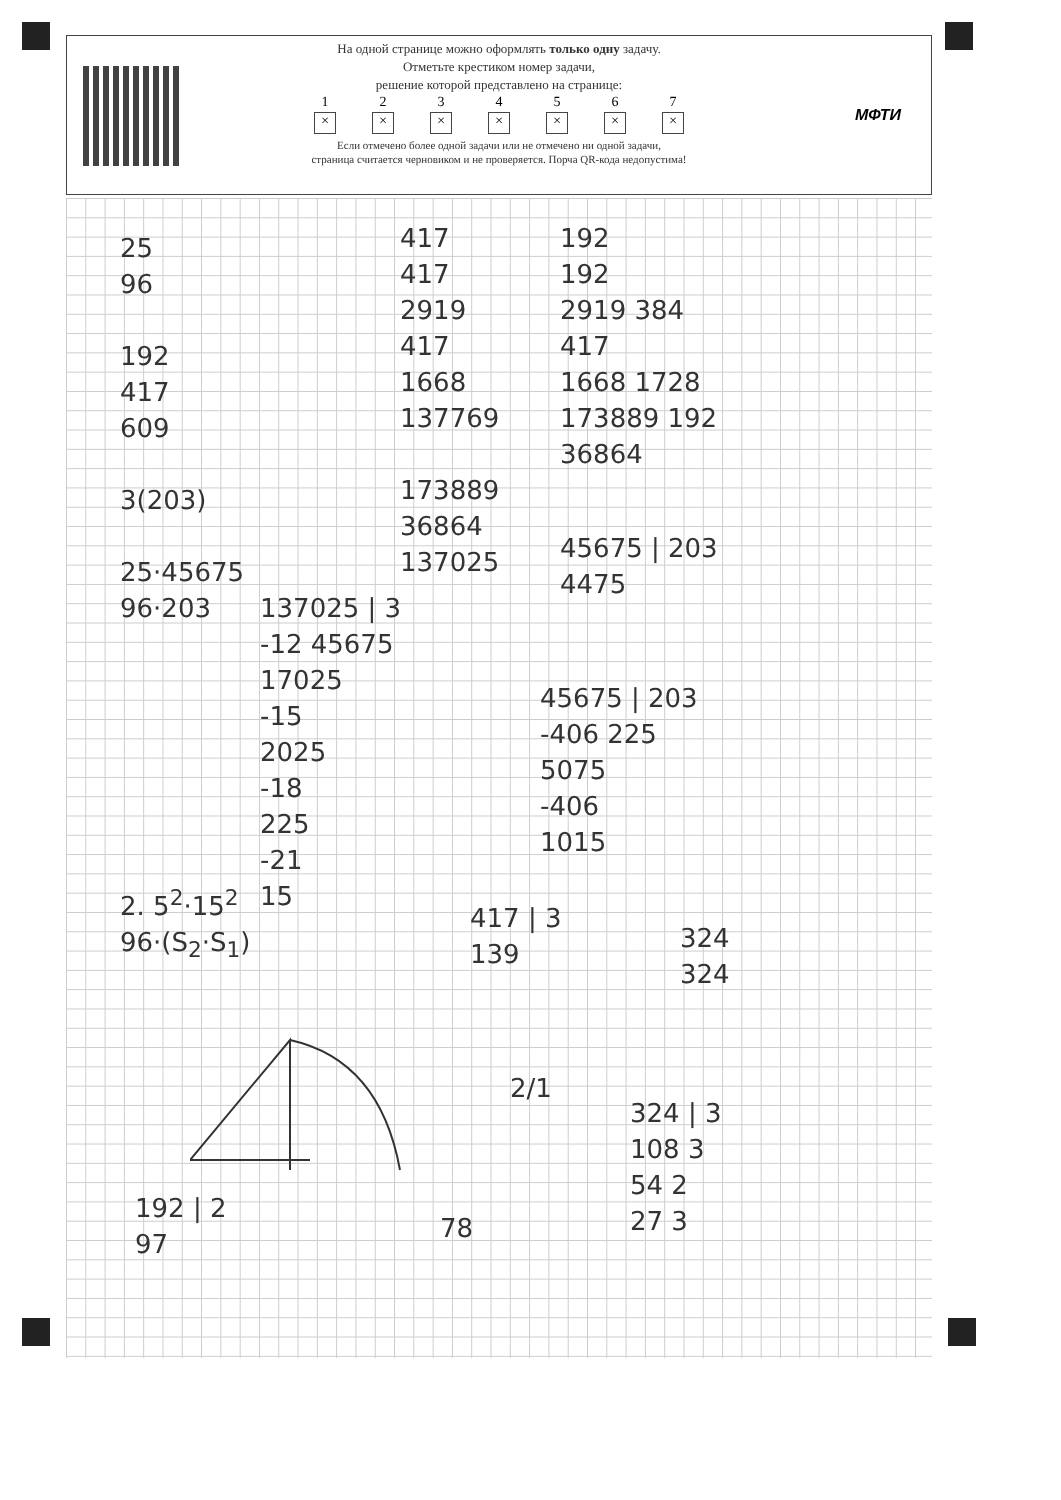На одной странице можно оформлять только одну задачу.
Отметьте крестиком номер задачи,
решение которой представлено на странице:
1 × 2 × 3 × 4 × 5 × 6 × 7 ×
Если отмечено более одной задачи или не отмечено ни одной задачи,
страница считается черновиком и не проверяется. Порча QR-кода недопустима!
МФТИ
25
96
192
417
609
3(203)
25·45675
96·203
417
417
2919
417
1668
137769
173889
36864
137025
192
192
2919 384
417
1668 1728
173889 192
36864
137025 | 3
-12 45675
17025
-15
2025
-18
225
-21
15
45675 | 203
4475
45675 | 203
-406 225
5075
-406
1015
2. 5<sup>2</sup>·15<sup>2</sup>
96·(S<sub>2</sub>·S<sub>1</sub>)
417 | 3
139
324
324
2/1
324 | 3
108 3
54 2
27 3
192 | 2
97
78